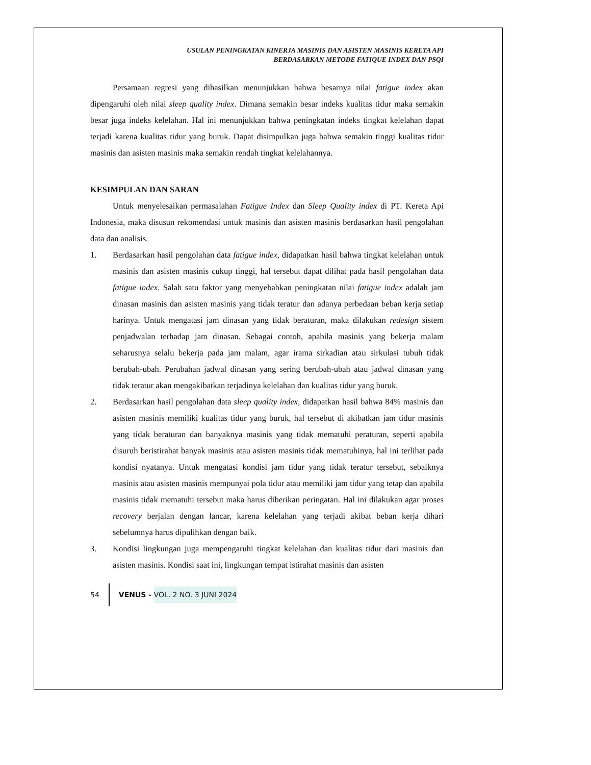USULAN PENINGKATAN KINERJA MASINIS DAN ASISTEN MASINIS KERETA API
BERDASARKAN METODE FATIQUE INDEX DAN PSQI
Persamaan regresi yang dihasilkan menunjukkan bahwa besarnya nilai fatigue index akan dipengaruhi oleh nilai sleep quality index. Dimana semakin besar indeks kualitas tidur maka semakin besar juga indeks kelelahan. Hal ini menunjukkan bahwa peningkatan indeks tingkat kelelahan dapat terjadi karena kualitas tidur yang buruk. Dapat disimpulkan juga bahwa semakin tinggi kualitas tidur masinis dan asisten masinis maka semakin rendah tingkat kelelahannya.
KESIMPULAN DAN SARAN
Untuk menyelesaikan permasalahan Fatigue Index dan Sleep Quality index di PT. Kereta Api Indonesia, maka disusun rekomendasi untuk masinis dan asisten masinis berdasarkan hasil pengolahan data dan analisis.
1. Berdasarkan hasil pengolahan data fatigue index, didapatkan hasil bahwa tingkat kelelahan untuk masinis dan asisten masinis cukup tinggi, hal tersebut dapat dilihat pada hasil pengolahan data fatigue index. Salah satu faktor yang menyebabkan peningkatan nilai fatigue index adalah jam dinasan masinis dan asisten masinis yang tidak teratur dan adanya perbedaan beban kerja setiap harinya. Untuk mengatasi jam dinasan yang tidak beraturan, maka dilakukan redesign sistem penjadwalan terhadap jam dinasan. Sebagai contoh, apabila masinis yang bekerja malam seharusnya selalu bekerja pada jam malam, agar irama sirkadian atau sirkulasi tubuh tidak berubah-ubah. Perubahan jadwal dinasan yang sering berubah-ubah atau jadwal dinasan yang tidak teratur akan mengakibatkan terjadinya kelelahan dan kualitas tidur yang buruk.
2. Berdasarkan hasil pengolahan data sleep quality index, didapatkan hasil bahwa 84% masinis dan asisten masinis memiliki kualitas tidur yang buruk, hal tersebut di akibatkan jam tidur masinis yang tidak beraturan dan banyaknya masinis yang tidak mematuhi peraturan, seperti apabila disuruh beristirahat banyak masinis atau asisten masinis tidak mematuhinya, hal ini terlihat pada kondisi nyatanya. Untuk mengatasi kondisi jam tidur yang tidak teratur tersebut, sebaiknya masinis atau asisten masinis mempunyai pola tidur atau memiliki jam tidur yang tetap dan apabila masinis tidak mematuhi tersebut maka harus diberikan peringatan. Hal ini dilakukan agar proses recovery berjalan dengan lancar, karena kelelahan yang terjadi akibat beban kerja dihari sebelumnya harus dipulihkan dengan baik.
3. Kondisi lingkungan juga mempengaruhi tingkat kelelahan dan kualitas tidur dari masinis dan asisten masinis. Kondisi saat ini, lingkungan tempat istirahat masinis dan asisten
54 VENUS - VOL. 2 NO. 3 JUNI 2024